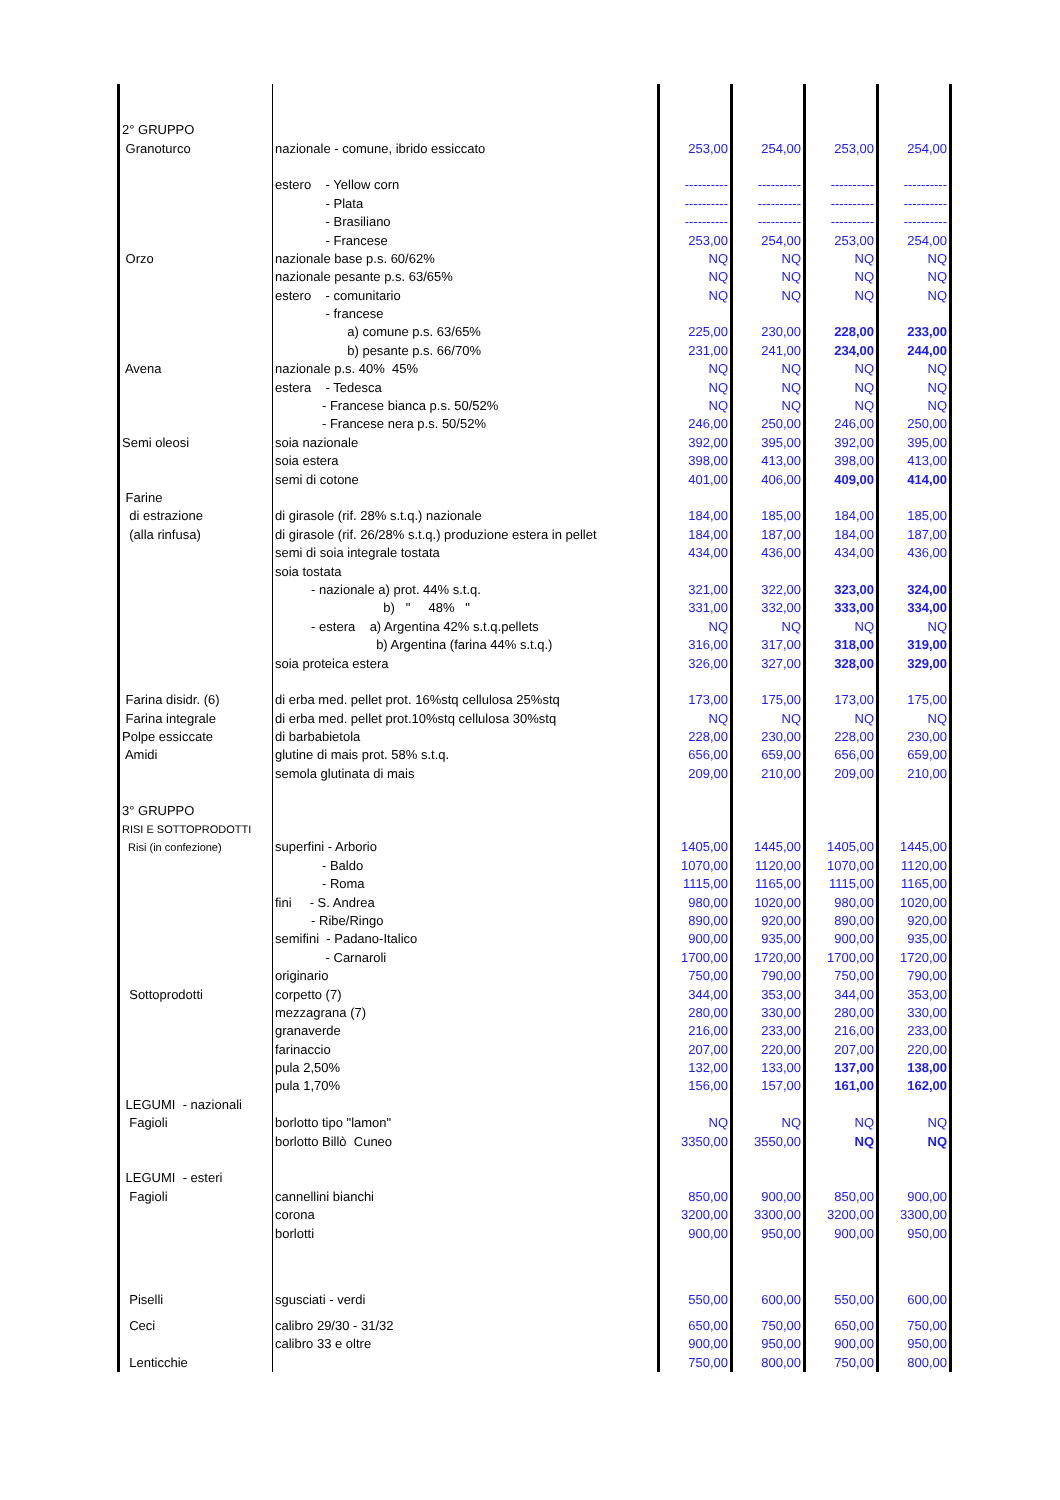| 2° GRUPPO | | | | | |
| Granoturco | nazionale - comune, ibrido essiccato | 253,00 | 254,00 | 253,00 | 254,00 |
| | estero - Yellow corn | ---------- | ---------- | ---------- | ---------- |
| | - Plata | ---------- | ---------- | ---------- | ---------- |
| | - Brasiliano | ---------- | ---------- | ---------- | ---------- |
| | - Francese | 253,00 | 254,00 | 253,00 | 254,00 |
| Orzo | nazionale base p.s. 60/62% | NQ | NQ | NQ | NQ |
| | nazionale pesante p.s. 63/65% | NQ | NQ | NQ | NQ |
| | estero - comunitario | NQ | NQ | NQ | NQ |
| | - francese | | | | |
| | a) comune p.s. 63/65% | 225,00 | 230,00 | 228,00 | 233,00 |
| | b) pesante p.s. 66/70% | 231,00 | 241,00 | 234,00 | 244,00 |
| Avena | nazionale p.s. 40% 45% | NQ | NQ | NQ | NQ |
| | estera - Tedesca | NQ | NQ | NQ | NQ |
| | - Francese bianca p.s. 50/52% | NQ | NQ | NQ | NQ |
| | - Francese nera p.s. 50/52% | 246,00 | 250,00 | 246,00 | 250,00 |
| Semi oleosi | soia nazionale | 392,00 | 395,00 | 392,00 | 395,00 |
| | soia estera | 398,00 | 413,00 | 398,00 | 413,00 |
| | semi di cotone | 401,00 | 406,00 | 409,00 | 414,00 |
| Farine | | | | | |
| di estrazione | di girasole (rif. 28% s.t.q.) nazionale | 184,00 | 185,00 | 184,00 | 185,00 |
| (alla rinfusa) | di girasole (rif. 26/28% s.t.q.) produzione estera in pellet | 184,00 | 187,00 | 184,00 | 187,00 |
| | semi di soia integrale tostata | 434,00 | 436,00 | 434,00 | 436,00 |
| | soia tostata | | | | |
| | - nazionale a) prot. 44% s.t.q. | 321,00 | 322,00 | 323,00 | 324,00 |
| | b) " 48% " | 331,00 | 332,00 | 333,00 | 334,00 |
| | - estera a) Argentina 42% s.t.q.pellets | NQ | NQ | NQ | NQ |
| | b) Argentina (farina 44% s.t.q.) | 316,00 | 317,00 | 318,00 | 319,00 |
| | soia proteica estera | 326,00 | 327,00 | 328,00 | 329,00 |
| Farina disidr. (6) | di erba med. pellet prot. 16%stq cellulosa 25%stq | 173,00 | 175,00 | 173,00 | 175,00 |
| Farina integrale | di erba med. pellet prot.10%stq cellulosa 30%stq | NQ | NQ | NQ | NQ |
| Polpe essiccate | di barbabietola | 228,00 | 230,00 | 228,00 | 230,00 |
| Amidi | glutine di mais prot. 58% s.t.q. | 656,00 | 659,00 | 656,00 | 659,00 |
| | semola glutinata di mais | 209,00 | 210,00 | 209,00 | 210,00 |
| 3° GRUPPO | | | | | |
| RISI E SOTTOPRODOTTI | | | | | |
| Risi (in confezione) | superfini - Arborio | 1405,00 | 1445,00 | 1405,00 | 1445,00 |
| | - Baldo | 1070,00 | 1120,00 | 1070,00 | 1120,00 |
| | - Roma | 1115,00 | 1165,00 | 1115,00 | 1165,00 |
| | fini - S. Andrea | 980,00 | 1020,00 | 980,00 | 1020,00 |
| | - Ribe/Ringo | 890,00 | 920,00 | 890,00 | 920,00 |
| | semifini - Padano-Italico | 900,00 | 935,00 | 900,00 | 935,00 |
| | - Carnaroli | 1700,00 | 1720,00 | 1700,00 | 1720,00 |
| | originario | 750,00 | 790,00 | 750,00 | 790,00 |
| Sottoprodotti | corpetto (7) | 344,00 | 353,00 | 344,00 | 353,00 |
| | mezzagrana (7) | 280,00 | 330,00 | 280,00 | 330,00 |
| | granaverde | 216,00 | 233,00 | 216,00 | 233,00 |
| | farinaccio | 207,00 | 220,00 | 207,00 | 220,00 |
| | pula 2,50% | 132,00 | 133,00 | 137,00 | 138,00 |
| | pula 1,70% | 156,00 | 157,00 | 161,00 | 162,00 |
| LEGUMI - nazionali | | | | | |
| Fagioli | borlotto tipo "lamon" | NQ | NQ | NQ | NQ |
| | borlotto Billò Cuneo | 3350,00 | 3550,00 | NQ | NQ |
| LEGUMI - esteri | | | | | |
| Fagioli | cannellini bianchi | 850,00 | 900,00 | 850,00 | 900,00 |
| | corona | 3200,00 | 3300,00 | 3200,00 | 3300,00 |
| | borlotti | 900,00 | 950,00 | 900,00 | 950,00 |
| Piselli | sgusciati - verdi | 550,00 | 600,00 | 550,00 | 600,00 |
| Ceci | calibro 29/30 - 31/32 | 650,00 | 750,00 | 650,00 | 750,00 |
| | calibro 33 e oltre | 900,00 | 950,00 | 900,00 | 950,00 |
| Lenticchie | | 750,00 | 800,00 | 750,00 | 800,00 |